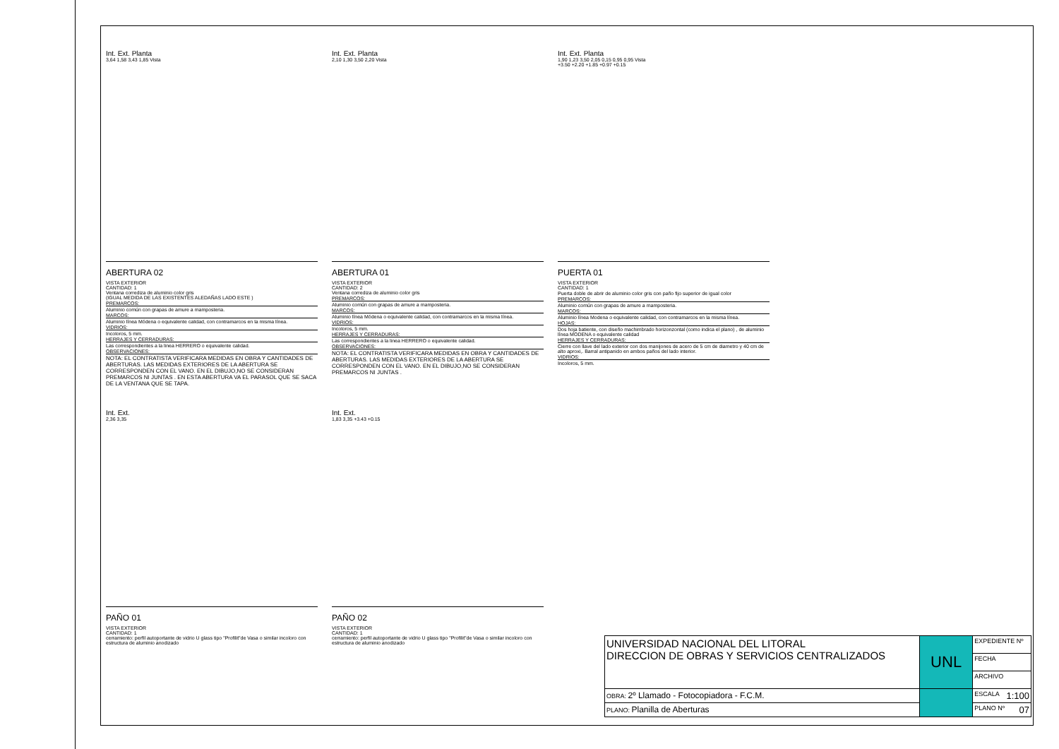Int. Ext. Planta
3,64 1,58 3,43 1,85 Vista
ABERTURA 02
VISTA EXTERIOR
CANTIDAD: 1
Ventana corrediza de aluminio color gris
(IGUAL MEDIDA DE LAS EXISTENTES ALEDAÑAS LADO ESTE )
PREMARCOS:
Aluminio común con grapas de amure a mamposteria.
MARCOS:
Aluminio línea Módena o equivalente calidad, con contramarcos en la misma línea.
VIDRIOS:
Incoloros, 5 mm.
HERRAJES Y CERRADURAS:
Las correspondientes a la linea HERRERO o equivalente calidad.
OBSERVACIONES:
NOTA: EL CONTRATISTA VERIFICARA MEDIDAS EN OBRA Y CANTIDADES DE ABERTURAS. LAS MEDIDAS EXTERIORES DE LA ABERTURA SE CORRESPONDEN CON EL VANO. EN EL DIBUJO,NO SE CONSIDERAN PREMARCOS NI JUNTAS . EN ESTA ABERTURA VA EL PARASOL QUE SE SACA DE LA VENTANA QUE SE TAPA.
Int. Ext. Planta
2,10 1,30 3,50 2,20 Vista
ABERTURA 01
VISTA EXTERIOR
CANTIDAD: 2
Ventana corrediza de aluminio color gris
PREMARCOS:
Aluminio común con grapas de amure a mamposteria.
MARCOS:
Aluminio línea Módena o equivalente calidad, con contramarcos en la misma línea.
VIDRIOS:
Incoloros, 5 mm.
HERRAJES Y CERRADURAS:
Las correspondientes a la linea HERRERO o equivalente calidad.
OBSERVACIONES:
NOTA: EL CONTRATISTA VERIFICARA MEDIDAS EN OBRA Y CANTIDADES DE ABERTURAS. LAS MEDIDAS EXTERIORES DE LA ABERTURA SE CORRESPONDEN CON EL VANO. EN EL DIBUJO,NO SE CONSIDERAN PREMARCOS NI JUNTAS .
Int. Ext. Planta
1,90 1,23 3,50 2,05 0,15 0,95 0,95 Vista
+3.50 +2.20 +1.85 +0.97 +0.15
PUERTA 01
VISTA EXTERIOR
CANTIDAD: 1
Puerta doble de abrir de aluminio color gris con paño fijo superior de igual color
PREMARCOS:
Aluminio común con grapas de amure a mamposteria.
MARCOS:
Aluminio línea Modena o equivalente calidad, con contramarcos en la misma línea.
HOJAS:
Dos hoja batiente, con diseño machimbrado horizonzontal (como indica el plano) , de aluminio línea MODENA o equivalente calidad
HERRAJES Y CERRADURAS:
Cierre con llave del lado exterior con dos manijones de acero de 5 cm de diametro y 40 cm de alto aproxi,. Barral antipanido en ambos paños del lado interior.
VIDRIOS:
Incoloros, 5 mm.
Int. Ext.
2,36 3,35
PAÑO 01
VISTA EXTERIOR
CANTIDAD: 1
cerramiento: perfil autoportante de vidrio U glass tipo "Profilit"de Vasa o similar incoloro con estructura de aluminio anodizado
Int. Ext.
1,83 3,35 +3.43 +0.15
PAÑO 02
VISTA EXTERIOR
CANTIDAD: 1
cerramiento: perfil autoportante de vidrio U glass tipo "Profilit"de Vasa o similar incoloro con estructura de aluminio anodizado
| UNIVERSIDAD NACIONAL DEL LITORAL DIRECCION DE OBRAS Y SERVICIOS CENTRALIZADOS | UNL | EXPEDIENTE Nº |
| | | FECHA |
| | | ARCHIVO |
| OBRA: 2º Llamado - Fotocopiadora - F.C.M. | | ESCALA 1:100 |
| PLANO: Planilla de Aberturas | | PLANO Nº 07 |